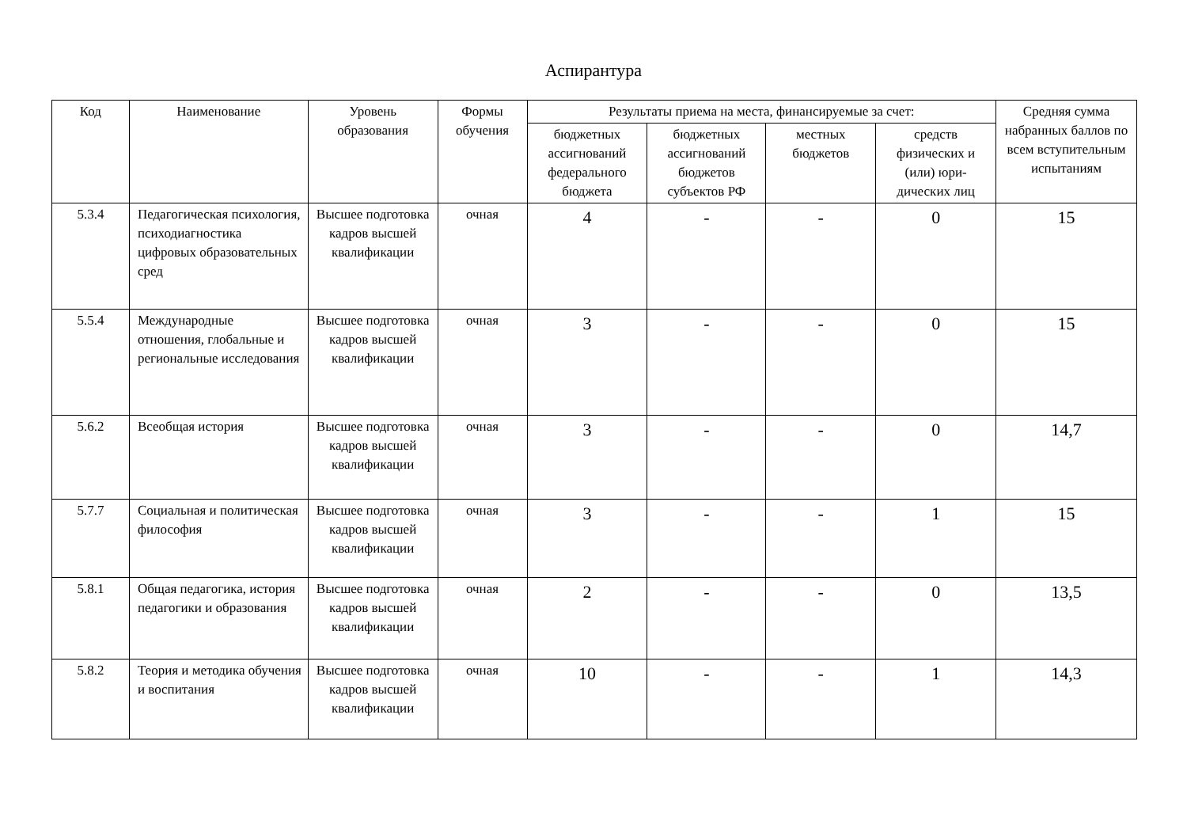Аспирантура
| Код | Наименование | Уровень образования | Формы обучения | Результаты приема на места, финансируемые за счет: | | | | Средняя сумма набранных баллов по всем вступительным испытаниям |
| --- | --- | --- | --- | --- | --- | --- | --- | --- |
| | | | | бюджетных ассигнований федерального бюджета | бюджетных ассигнований бюджетов субъектов РФ | местных бюджетов | средств физических и (или) юри-дических лиц | |
| 5.3.4 | Педагогическая психология, психодиагностика цифровых образовательных сред | Высшее подготовка кадров высшей квалификации | очная | 4 | - | - | 0 | 15 |
| 5.5.4 | Международные отношения, глобальные и региональные исследования | Высшее подготовка кадров высшей квалификации | очная | 3 | - | - | 0 | 15 |
| 5.6.2 | Всеобщая история | Высшее подготовка кадров высшей квалификации | очная | 3 | - | - | 0 | 14,7 |
| 5.7.7 | Социальная и политическая философия | Высшее подготовка кадров высшей квалификации | очная | 3 | - | - | 1 | 15 |
| 5.8.1 | Общая педагогика, история педагогики и образования | Высшее подготовка кадров высшей квалификации | очная | 2 | - | - | 0 | 13,5 |
| 5.8.2 | Теория и методика обучения и воспитания | Высшее подготовка кадров высшей квалификации | очная | 10 | - | - | 1 | 14,3 |